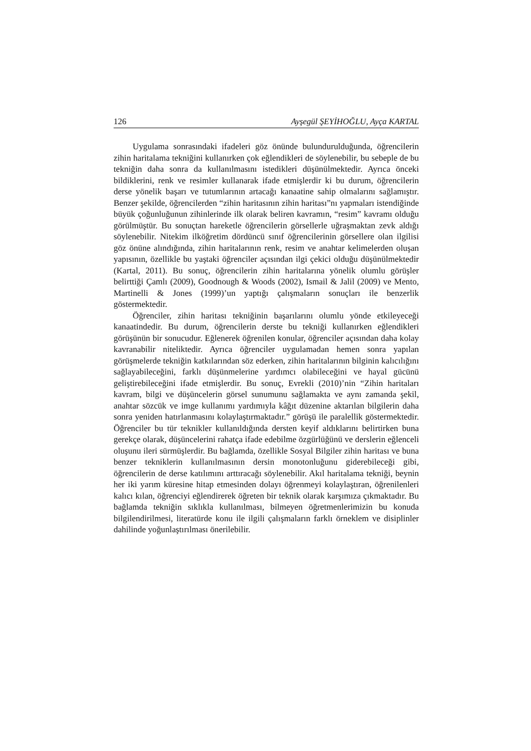126 Ayşegül ŞEYİHOĞLU, Ayça KARTAL
Uygulama sonrasındaki ifadeleri göz önünde bulundurulduğunda, öğrencilerin zihin haritalama tekniğini kullanırken çok eğlendikleri de söylenebilir, bu sebeple de bu tekniğin daha sonra da kullanılmasını istedikleri düşünülmektedir. Ayrıca önceki bildiklerini, renk ve resimler kullanarak ifade etmişlerdir ki bu durum, öğrencilerin derse yönelik başarı ve tutumlarının artacağı kanaatine sahip olmalarını sağlamıştır. Benzer şekilde, öğrencilerden “zihin haritasının zihin haritası”nı yapmaları istendiğinde büyük çoğunluğunun zihinlerinde ilk olarak beliren kavramın, “resim” kavramı olduğu görülmüştür. Bu sonuçtan hareketle öğrencilerin görsellerle uğraşmaktan zevk aldığı söylenebilir. Nitekim ilköğretim dördüncü sınıf öğrencilerinin görsellere olan ilgilisi göz önüne alındığında, zihin haritalarının renk, resim ve anahtar kelimelerden oluşan yapısının, özellikle bu yaştaki öğrenciler açısından ilgi çekici olduğu düşünülmektedir (Kartal, 2011). Bu sonuç, öğrencilerin zihin haritalarına yönelik olumlu görüşler belirttiği Çamlı (2009), Goodnough & Woods (2002), Ismail & Jalil (2009) ve Mento, Martinelli & Jones (1999)’un yaptığı çalışmaların sonuçları ile benzerlik göstermektedir.
Öğrenciler, zihin haritası tekniğinin başarılarını olumlu yönde etkileyeceği kanaatindedir. Bu durum, öğrencilerin derste bu tekniği kullanırken eğlendikleri görüşünün bir sonucudur. Eğlenerek öğrenilen konular, öğrenciler açısından daha kolay kavranabilir niteliktedir. Ayrıca öğrenciler uygulamadan hemen sonra yapılan görüşmelerde tekniğin katkılarından söz ederken, zihin haritalarının bilginin kalıcılığını sağlayabileceğini, farklı düşünmelerine yardımcı olabileceğini ve hayal gücünü geliştirebileceğini ifade etmişlerdir. Bu sonuç, Evrekli (2010)’nin “Zihin haritaları kavram, bilgi ve düşüncelerin görsel sunumunu sağlamakta ve aynı zamanda şekil, anahtar sözcük ve imge kullanımı yardımıyla kâğıt düzenine aktarılan bilgilerin daha sonra yeniden hatırlanmasını kolaylaştırmaktadır.” görüşü ile paralellik göstermektedir. Öğrenciler bu tür teknikler kullanıldığında dersten keyif aldıklarını belirtirken buna gerekçe olarak, düşüncelerini rahatça ifade edebilme özgürlüğünü ve derslerin eğlenceli oluşunu ileri sürmüşlerdir. Bu bağlamda, özellikle Sosyal Bilgiler zihin haritası ve buna benzer tekniklerin kullanılmasının dersin monotonluğunu giderebileceği gibi, öğrencilerin de derse katılımını arttıracağı söylenebilir. Akıl haritalama tekniği, beynin her iki yarım küresine hitap etmesinden dolayı öğrenmeyi kolaylaştıran, öğrenilenleri kalıcı kılan, öğrenciyi eğlendirerek öğreten bir teknik olarak karşımıza çıkmaktadır. Bu bağlamda tekniğin sıklıkla kullanılması, bilmeyen öğretmenlerimizin bu konuda bilgilendirilmesi, literatürde konu ile ilgili çalışmaların farklı örneklem ve disiplinler dahilinde yoğunlaştırılması önerilebilir.